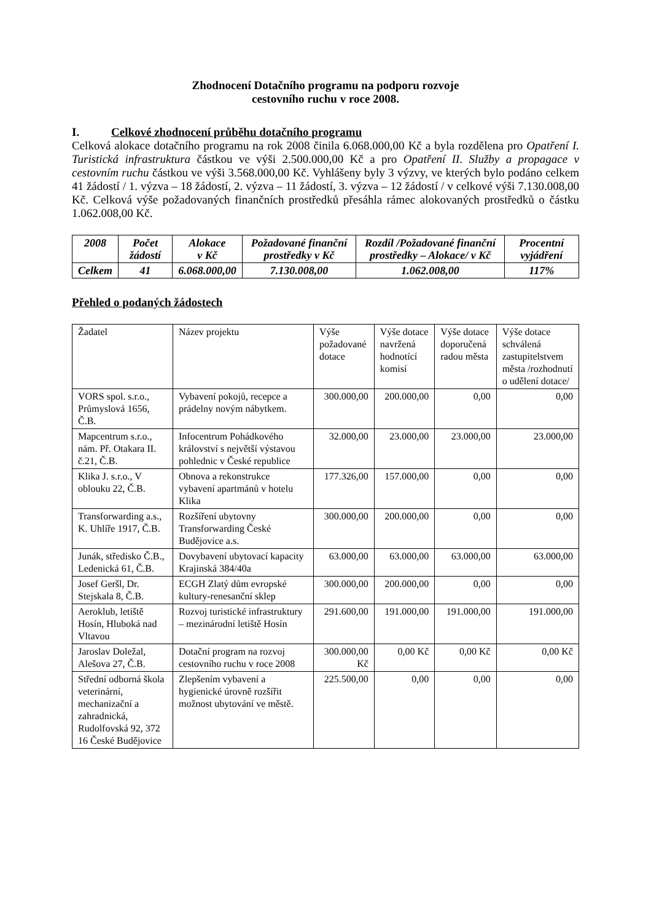Zhodnocení Dotačního programu na podporu rozvoje
cestovního ruchu v roce 2008.
I. Celkové zhodnocení průběhu dotačního programu
Celková alokace dotačního programu na rok 2008 činila 6.068.000,00 Kč a byla rozdělena pro Opatření I. Turistická infrastruktura částkou ve výši 2.500.000,00 Kč a pro Opatření II. Služby a propagace v cestovním ruchu částkou ve výši 3.568.000,00 Kč. Vyhlášeny byly 3 výzvy, ve kterých bylo podáno celkem 41 žádostí / 1. výzva – 18 žádostí, 2. výzva – 11 žádostí, 3. výzva – 12 žádostí / v celkové výši 7.130.008,00 Kč. Celková výše požadovaných finančních prostředků přesáhla rámec alokovaných prostředků o částku 1.062.008,00 Kč.
| 2008 | Počet žádostí | Alokace v Kč | Požadované finanční prostředky v Kč | Rozdíl /Požadované finanční prostředky – Alokace/ v Kč | Procentní vyjádření |
| --- | --- | --- | --- | --- | --- |
| Celkem | 41 | 6.068.000,00 | 7.130.008,00 | 1.062.008,00 | 117% |
Přehled o podaných žádostech
| Žadatel | Název projektu | Výše požadované dotace | Výše dotace navržená hodnotící komisí | Výše dotace doporučená radou města | Výše dotace schválená zastupitelstvem města /rozhodnutí o udělení dotace/ |
| VORS spol. s.r.o., Průmyslová 1656, Č.B. | Vybavení pokojů, recepce a prádelny novým nábytkem. | 300.000,00 | 200.000,00 | 0,00 | 0,00 |
| Mapcentrum s.r.o., nám. Př. Otakara II. č.21, Č.B. | Infocentrum Pohádkového království s největší výstavou pohlednic v České republice | 32.000,00 | 23.000,00 | 23.000,00 | 23.000,00 |
| Klika J. s.r.o., V oblouku 22, Č.B. | Obnova a rekonstrukce vybavení apartmánů v hotelu Klika | 177.326,00 | 157.000,00 | 0,00 | 0,00 |
| Transforwarding a.s., K. Uhlíře 1917, Č.B. | Rozšíření ubytovny Transforwarding České Budějovice a.s. | 300.000,00 | 200.000,00 | 0,00 | 0,00 |
| Junák, středisko Č.B., Ledenická 61, Č.B. | Dovybavení ubytovací kapacity Krajinská 384/40a | 63.000,00 | 63.000,00 | 63.000,00 | 63.000,00 |
| Josef Geršl, Dr. Stejskala 8, Č.B. | ECGH Zlatý dům evropské kultury-renesanční sklep | 300.000,00 | 200.000,00 | 0,00 | 0,00 |
| Aeroklub, letiště Hosín, Hluboká nad Vltavou | Rozvoj turistické infrastruktury – mezinárodní letiště Hosín | 291.600,00 | 191.000,00 | 191.000,00 | 191.000,00 |
| Jaroslav Doležal, Alešova 27, Č.B. | Dotační program na rozvoj cestovního ruchu v roce 2008 | 300.000,00 Kč | 0,00 Kč | 0,00 Kč | 0,00 Kč |
| Střední odborná škola veterinární, mechanizační a zahradnická, Rudolfovská 92, 372 16 České Budějovice | Zlepšením vybavení a hygienické úrovně rozšířit možnost ubytování ve městě. | 225.500,00 | 0,00 | 0,00 | 0,00 |